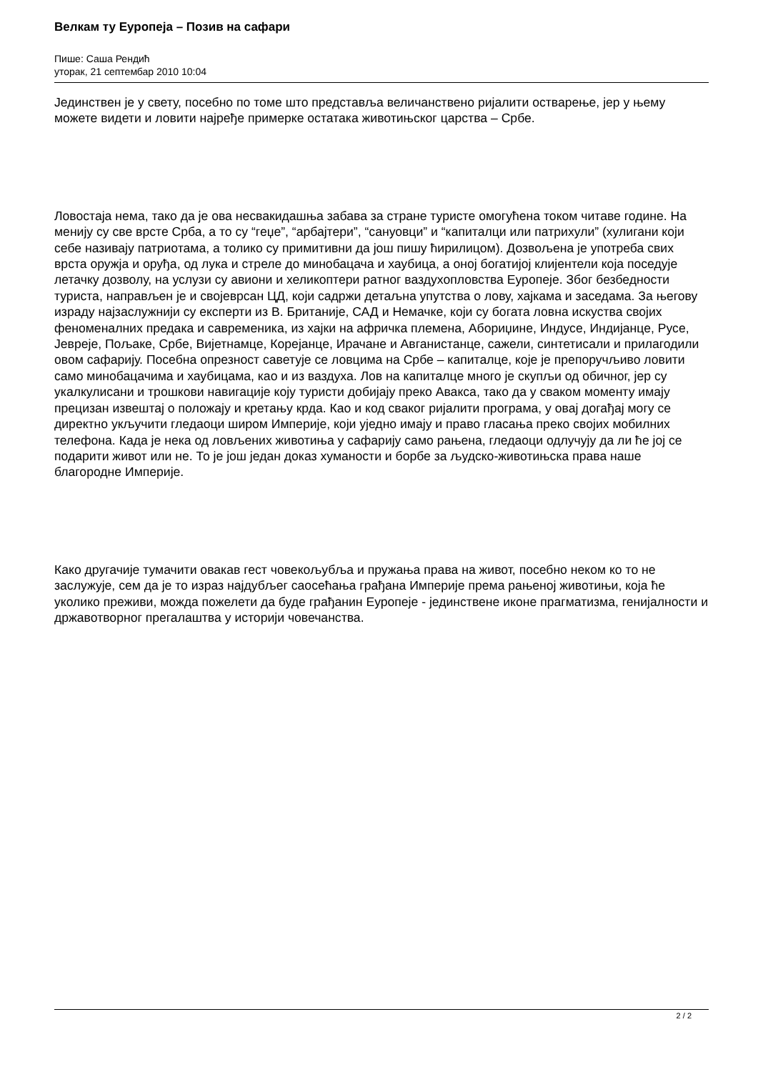Велкам ту Еуропеја – Позив на сафари
Пише: Саша Рендић
уторак, 21 септембар 2010 10:04
Јединствен је у свету, посебно по томе што представља величанствено ријалити остварење, јер у њему можете видети и ловити најређе примерке остатака животињског царства – Србе.
Ловостаја нема, тако да је ова несвакидашња забава за стране туристе омогућена током читаве године. На менију су све врсте Срба, а то су “геџе”, “арбајтери”, “сануовци” и “капиталци или патрихули” (хулигани који себе називају патриотама, а толико су примитивни да још пишу ћирилицом). Дозвољена је употреба свих врста оружја и оруђа, од лука и стреле до минобацача и хаубица, а оној богатијој клијентели која поседује летачку дозволу, на услузи су авиони и хеликоптери ратног ваздухопловства Еуропеје. Због безбедности туриста, направљен је и својеврсан ЦД, који садржи детаљна упутства о лову, хајкама и заседама. За његову израду најзаслужнији су експерти из В. Британије, САД и Немачке, који су богата ловна искуства својих феноменалних предака и савременика, из хајки на афричка племена, Абориџине, Индусе, Индијанце, Русе, Јевреје, Пољаке, Србе, Вијетнамце, Корејанце, Ирачане и Авганистанце, сажели, синтетисали и прилагодили овом сафарију. Посебна опрезност саветује се ловцима на Србе – капиталце, које је препоручљиво ловити само минобацачима и хаубицама, као и из ваздуха. Лов на капиталце много је скупљи од обичног, јер су укалкулисани и трошкови навигације коју туристи добијају преко Авакса, тако да у сваком моменту имају прецизан извештај о положају и кретању крда. Као и код сваког ријалити програма, у овај догађај могу се директно укључити гледаоци широм Империје, који уједно имају и право гласања преко својих мобилних телефона. Када је нека од ловљених животиња у сафарију само рањена, гледаоци одлучују да ли ће јој се подарити живот или не. То је још један доказ хуманости и борбе за људско-животињска права наше благородне Империје.
Како другачије тумачити овакав гест човекољубља и пружања права на живот, посебно неком ко то не заслужује, сем да је то израз најдубљег саосећања грађана Империје према рањеној животињи, која ће уколико преживи, можда пожелети да буде грађанин Еуропеје - јединствене иконе прагматизма, генијалности и државотворног прегалаштва у историји човечанства.
2 / 2